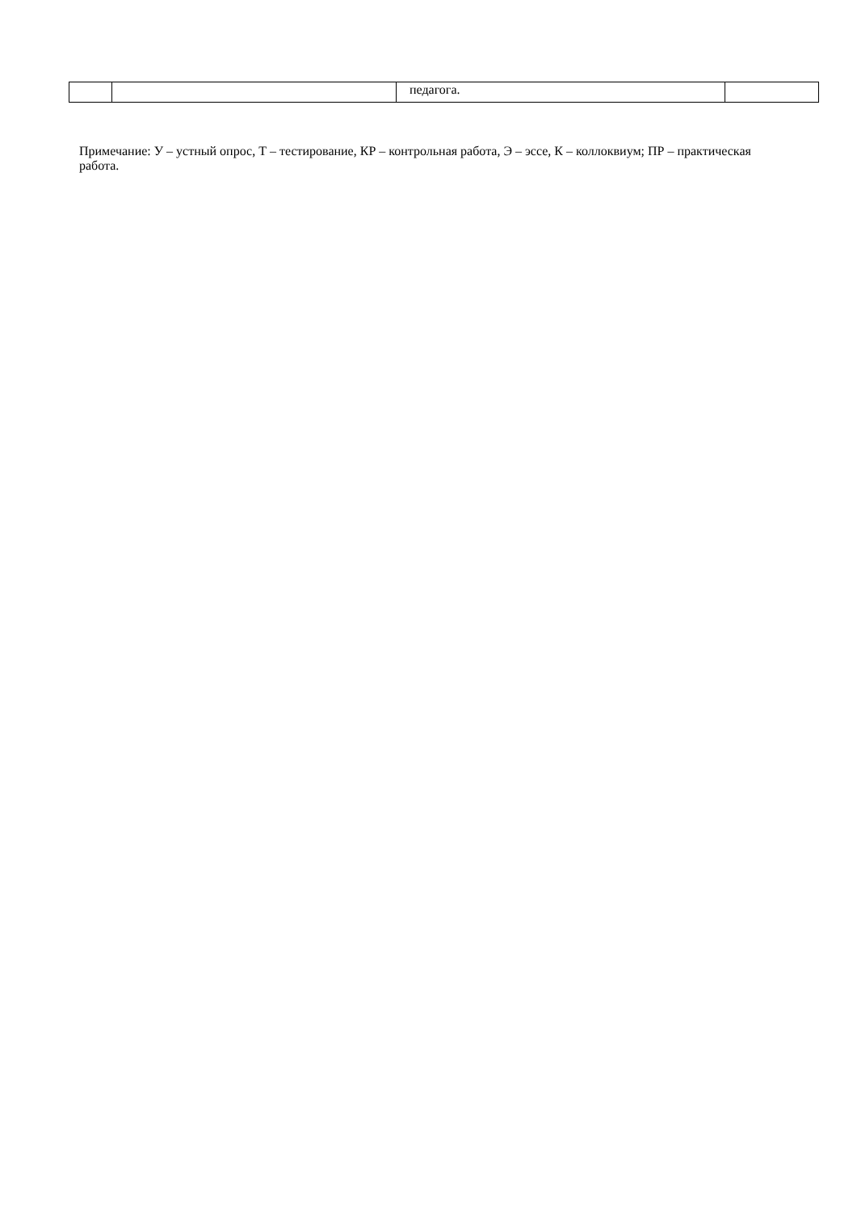| | | педагога. | |
Примечание: У – устный опрос, Т – тестирование, КР – контрольная работа, Э – эссе, К – коллоквиум; ПР – практическая работа.